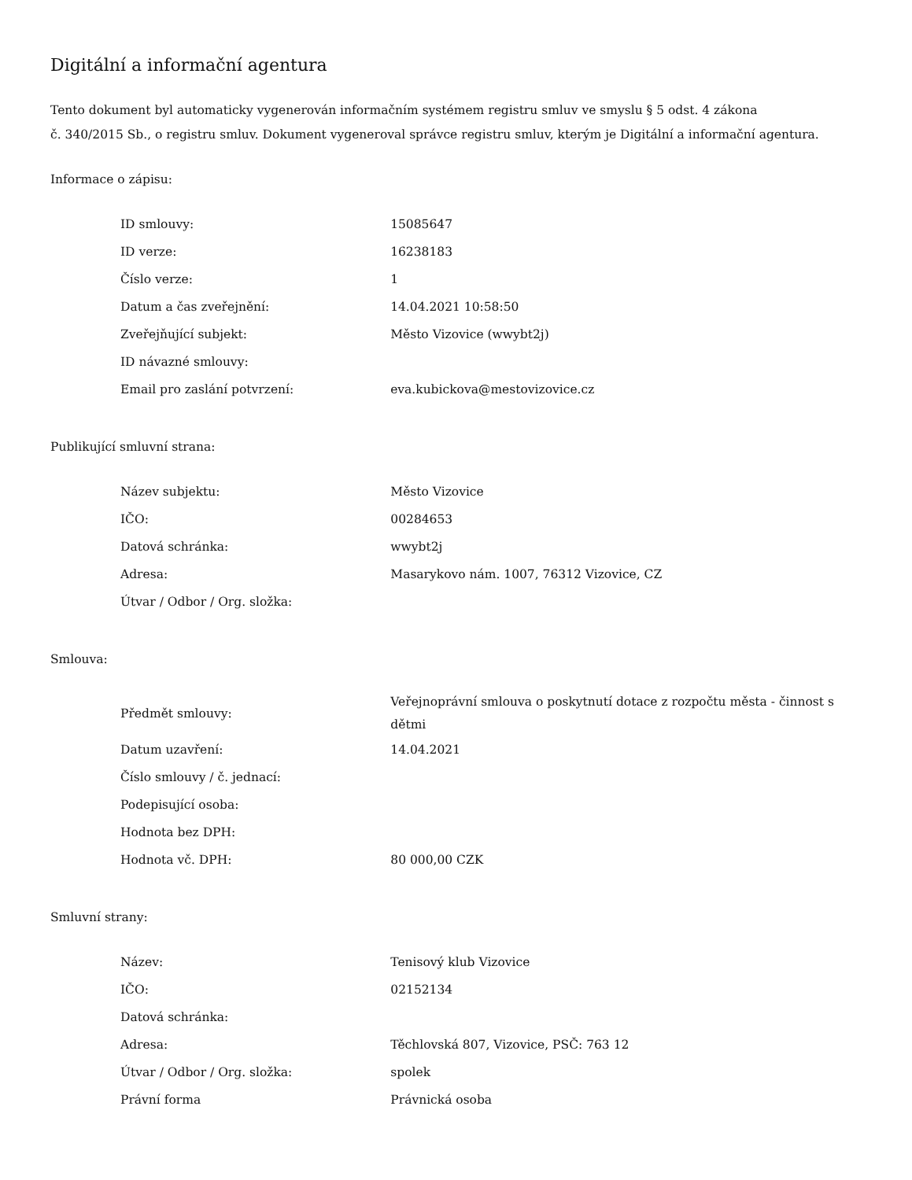Digitální a informační agentura
Tento dokument byl automaticky vygenerován informačním systémem registru smluv ve smyslu § 5 odst. 4 zákona
č. 340/2015 Sb., o registru smluv. Dokument vygeneroval správce registru smluv, kterým je Digitální a informační agentura.
Informace o zápisu:
| ID smlouvy: | 15085647 |
| ID verze: | 16238183 |
| Číslo verze: | 1 |
| Datum a čas zveřejnění: | 14.04.2021 10:58:50 |
| Zveřejňující subjekt: | Město Vizovice (wwybt2j) |
| ID návazné smlouvy: | |
| Email pro zaslání potvrzení: | eva.kubickova@mestovizovice.cz |
Publikující smluvní strana:
| Název subjektu: | Město Vizovice |
| IČO: | 00284653 |
| Datová schránka: | wwybt2j |
| Adresa: | Masarykovo nám. 1007, 76312 Vizovice, CZ |
| Útvar / Odbor / Org. složka: | |
Smlouva:
| Předmět smlouvy: | Veřejnoprávní smlouva o poskytnutí dotace z rozpočtu města - činnost s dětmi |
| Datum uzavření: | 14.04.2021 |
| Číslo smlouvy / č. jednací: | |
| Podepisující osoba: | |
| Hodnota bez DPH: | |
| Hodnota vč. DPH: | 80 000,00 CZK |
Smluvní strany:
| Název: | Tenisový klub Vizovice |
| IČO: | 02152134 |
| Datová schránka: | |
| Adresa: | Těchlovská 807, Vizovice, PSČ: 763 12 |
| Útvar / Odbor / Org. složka: | spolek |
| Právní forma | Právnická osoba |